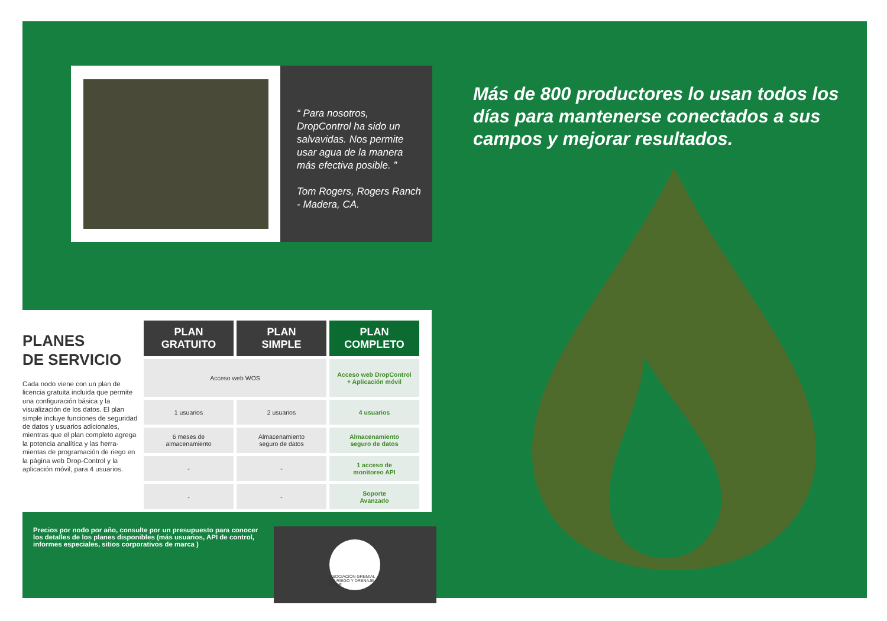“ Para nosotros, DropControl ha sido un salvavidas. Nos permite usar agua de la manera más efectiva posible. ”
Tom Rogers, Rogers Ranch - Madera, CA.
PLANES
DE SERVICIO
Cada nodo viene con un plan de licencia gratuita incluida que permite una configuración básica y la visualización de los datos. El plan simple incluye funciones de seguridad de datos y usuarios adicionales, mientras que el plan completo agrega la potencia analítica y las herra-mientas de programación de riego en la página web Drop-Control y la aplicación móvil, para 4 usuarios.
| PLAN GRATUITO | PLAN SIMPLE | PLAN COMPLETO |
| --- | --- | --- |
| Acceso web WOS | | Acceso web DropControl + Aplicación móvil |
| 1 usuarios | 2 usuarios | 4 usuarios |
| 6 meses de almacenamiento | Almacenamiento seguro de datos | Almacenamiento seguro de datos |
| - | - | 1 acceso de monitoreo API |
| - | - | Soporte Avanzado |
Precios por nodo por año, consulte por un presupuesto para conocer los detalles de los planes disponibles (más usuarios, API de control, informes especiales, sitios corporativos de marca )
ASOCIACIÓN GREMIAL DE RIEGO Y DRENAJE CHILE
Más de 800 productores lo usan todos los días para mantenerse conectados a sus campos y mejorar resultados.